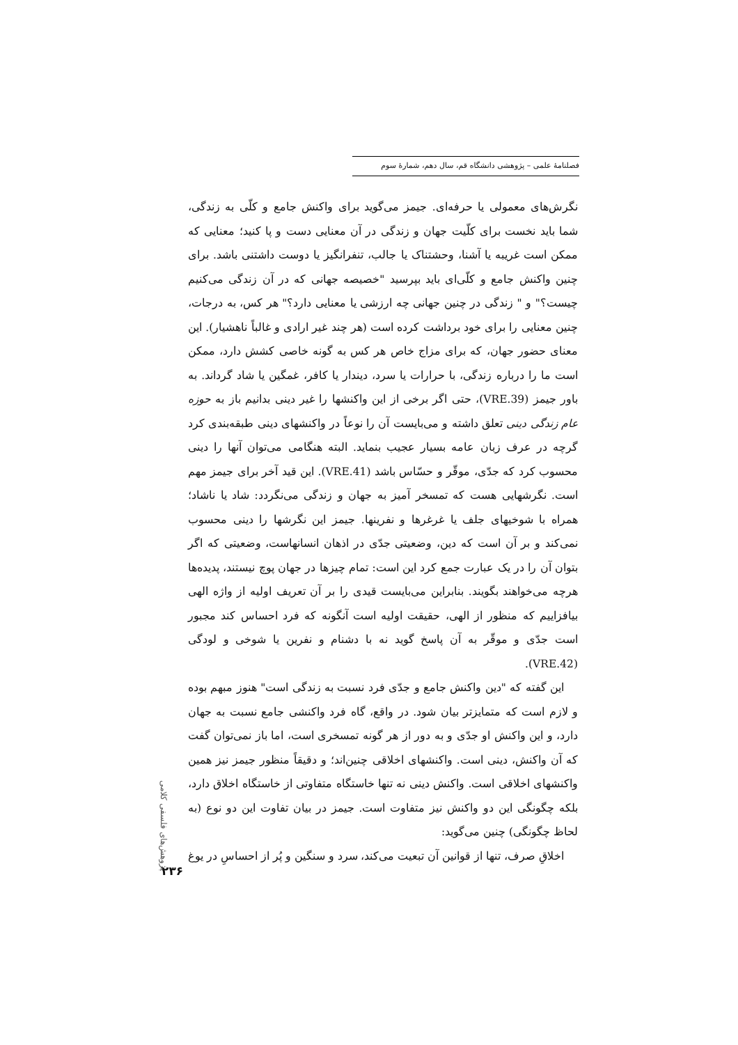فصلنامهٔ علمی – پژوهشی دانشگاه قم، سال دهم، شمارهٔ سوم
نگرش‌های معمولی یا حرفه‌ای. جیمز می‌گوید برای واکنش جامع و کلّی به زندگی، شما باید نخست برای کلّیت جهان و زندگی در آن معنایی دست و پا کنید؛ معنایی که ممکن است غریبه یا آشنا، وحشتناک یا جالب، تنفرانگیز یا دوست داشتنی باشد. برای چنین واکنش جامع و کلّی‌ای باید بپرسید "خصیصه جهانی که در آن زندگی می‌کنیم چیست؟" و " زندگی در چنین جهانی چه ارزشی یا معنایی دارد؟" هر کس، به درجات، چنین معنایی را برای خود برداشت کرده است (هر چند غیر ارادی و غالباً ناهشیار). این معنای حضور جهان، که برای مزاج خاص هر کس به گونه خاصی کشش دارد، ممکن است ما را درباره زندگی، با حرارات یا سرد، دیندار یا کافر، غمگین یا شاد گرداند. به باور جیمز (VRE.39)، حتی اگر برخی از این واکنشها را غیر دینی بدانیم باز به حوزه عام زندگی دینی تعلق داشته و می‌بایست آن را نوعاً در واکنشهای دینی طبقه‌بندی کرد گرچه در عرف زبان عامه بسیار عجیب بنماید. البته هنگامی می‌توان آنها را دینی محسوب کرد که جدّی، موقّر و حسّاس باشد (VRE.41). این قید آخر برای جیمز مهم است. نگرشهایی هست که تمسخر آمیز به جهان و زندگی می‌نگردد: شاد یا ناشاد؛ همراه با شوخیهای جلف یا غرغرها و نفرینها. جیمز این نگرشها را دینی محسوب نمی‌کند و بر آن است که دین، وضعیتی جدّی در اذهان انسانهاست، وضعیتی که اگر بتوان آن را در یک عبارت جمع کرد این است: تمام چیزها در جهان پوچ نیستند، پدیده‌ها هرچه می‌خواهند بگویند. بنابراین می‌بایست قیدی را بر آن تعریف اولیه از واژه الهی بیافزاییم که منظور از الهی، حقیقت اولیه است آنگونه که فرد احساس کند مجبور است جدّی و موقّر به آن پاسخ گوید نه با دشنام و نفرین یا شوخی و لودگی (VRE.42).
این گفته که "دین واکنش جامع و جدّی فرد نسبت به زندگی است" هنوز مبهم بوده و لازم است که متمایزتر بیان شود. در واقع، گاه فرد واکنشی جامع نسبت به جهان دارد، و این واکنش او جدّی و به دور از هر گونه تمسخری است، اما باز نمی‌توان گفت که آن واکنش، دینی است. واکنشهای اخلاقی چنین‌اند؛ و دقیقاً منظور جیمز نیز همین واکنشهای اخلاقی است. واکنش دینی نه تنها خاستگاه متفاوتی از خاستگاه اخلاق دارد، بلکه چگونگی این دو واکنش نیز متفاوت است. جیمز در بیان تفاوت این دو نوع (به لحاظ چگونگی) چنین می‌گوید:
اخلاقِ صرف، تنها از قوانین آن تبعیت می‌کند، سرد و سنگین و پُر از احساسِ در یوغ
پژوهش‌های فلسفی کلامی
۲۳۶